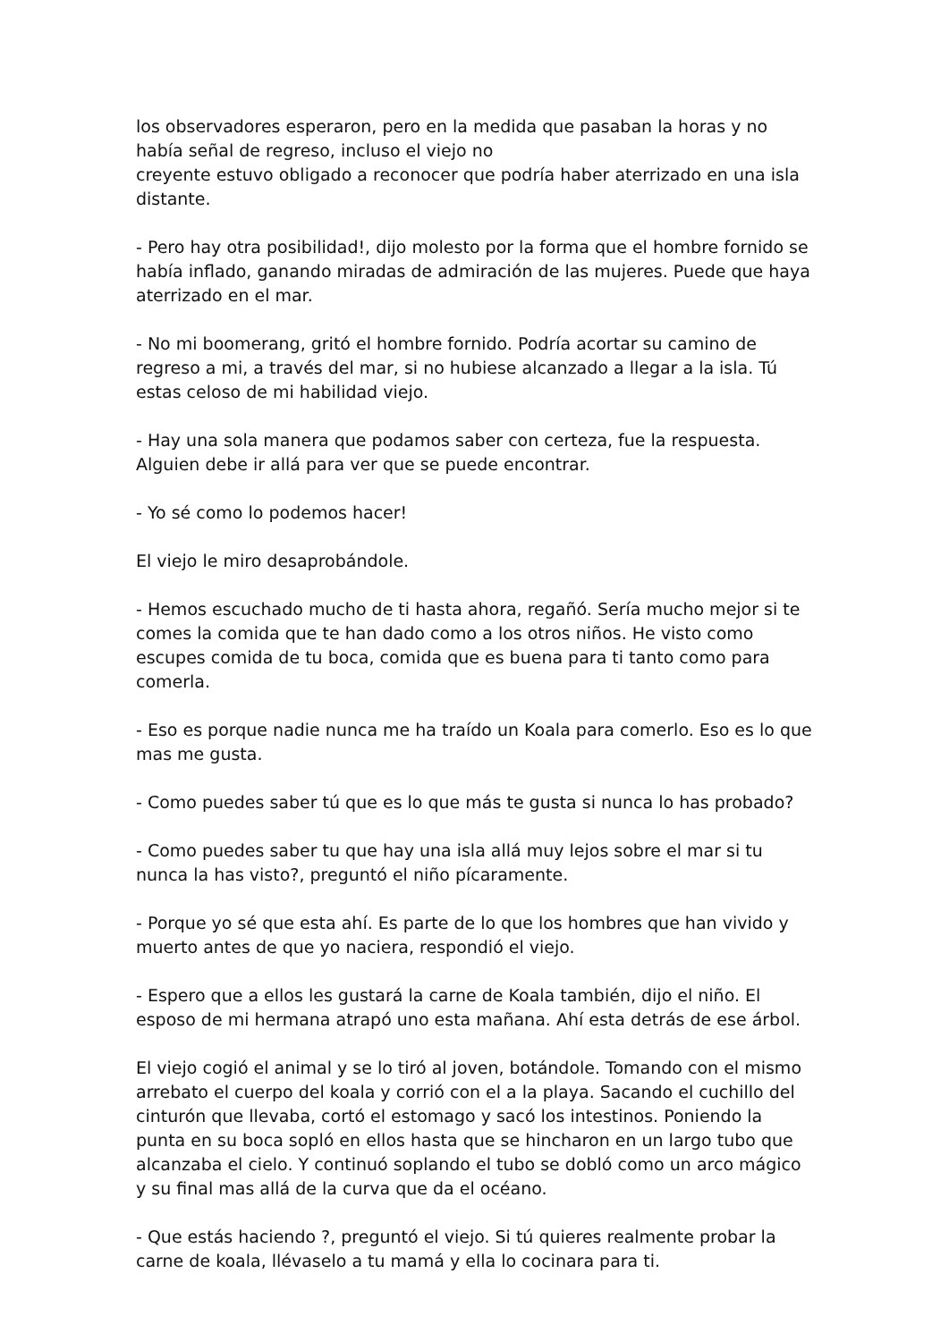los observadores esperaron, pero en la medida que pasaban la horas y no había señal de regreso, incluso el viejo no
creyente estuvo obligado a reconocer que podría haber aterrizado en una isla distante.
- Pero hay otra posibilidad!, dijo molesto por la forma que el hombre fornido se había inflado, ganando miradas de admiración de las mujeres. Puede que haya aterrizado en el mar.
- No mi boomerang, gritó el hombre fornido. Podría acortar su camino de regreso a mi, a través del mar, si no hubiese alcanzado a llegar a la isla. Tú estas celoso de mi habilidad viejo.
- Hay una sola manera que podamos saber con certeza, fue la respuesta. Alguien debe ir allá para ver que se puede encontrar.
- Yo sé como lo podemos hacer!
El viejo le miro desaprobándole.
- Hemos escuchado mucho de ti hasta ahora, regañó. Sería mucho mejor si te comes la comida que te han dado como a los otros niños. He visto como escupes comida de tu boca, comida que es buena para ti tanto como para comerla.
- Eso es porque nadie nunca me ha traído un Koala para comerlo. Eso es lo que mas me gusta.
- Como puedes saber tú que es lo que más te gusta si nunca lo has probado?
- Como puedes saber tu que hay una isla allá muy lejos sobre el mar si tu nunca la has visto?, preguntó el niño pícaramente.
- Porque yo sé que esta ahí. Es parte de lo que los hombres que han vivido y muerto antes de que yo naciera, respondió el viejo.
- Espero que a ellos les gustará la carne de Koala también, dijo el niño. El esposo de mi hermana atrapó uno esta mañana. Ahí esta detrás de ese árbol.
El viejo cogió el animal y se lo tiró al joven, botándole. Tomando con el mismo arrebato el cuerpo del koala y corrió con el a la playa. Sacando el cuchillo del cinturón que llevaba, cortó el estomago y sacó los intestinos. Poniendo la punta en su boca sopló en ellos hasta que se hincharon en un largo tubo que alcanzaba el cielo. Y continuó soplando el tubo se dobló como un arco mágico y su final mas allá de la curva que da el océano.
- Que estás haciendo ?, preguntó el viejo. Si tú quieres realmente probar la carne de koala, llévaselo a tu mamá y ella lo cocinara para ti.